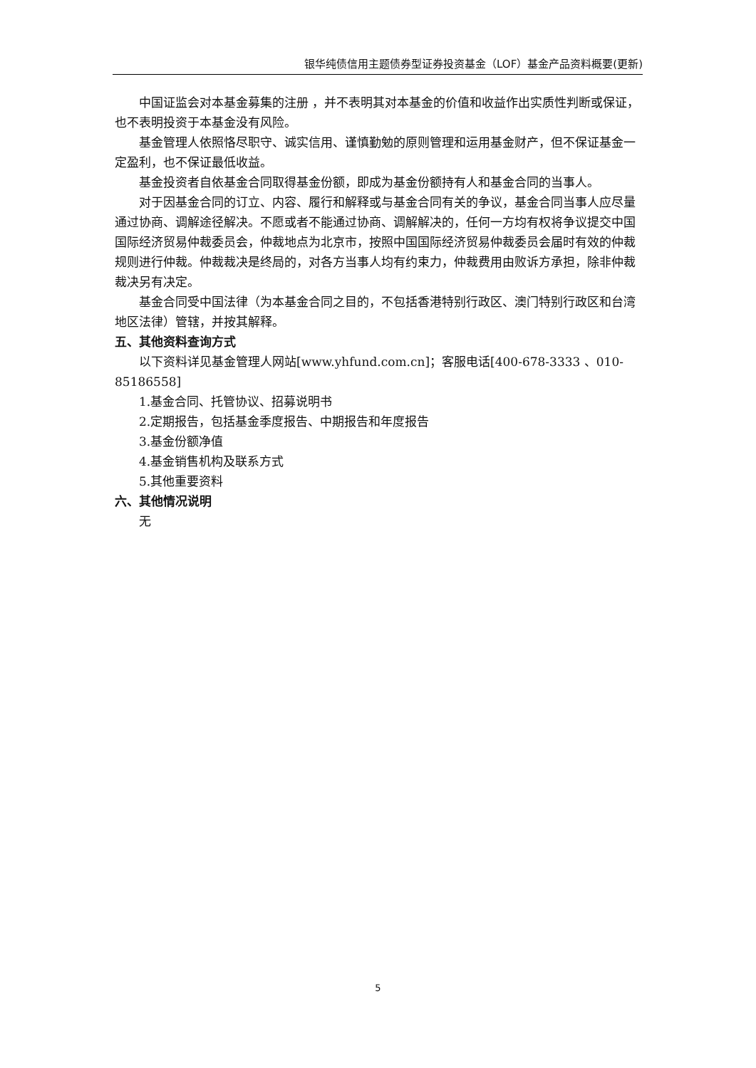银华纯债信用主题债券型证券投资基金（LOF）基金产品资料概要(更新)
中国证监会对本基金募集的注册 ，并不表明其对本基金的价值和收益作出实质性判断或保证，也不表明投资于本基金没有风险。
基金管理人依照恪尽职守、诚实信用、谨慎勤勉的原则管理和运用基金财产，但不保证基金一定盈利，也不保证最低收益。
基金投资者自依基金合同取得基金份额，即成为基金份额持有人和基金合同的当事人。
对于因基金合同的订立、内容、履行和解释或与基金合同有关的争议，基金合同当事人应尽量通过协商、调解途径解决。不愿或者不能通过协商、调解解决的，任何一方均有权将争议提交中国国际经济贸易仲裁委员会，仲裁地点为北京市，按照中国国际经济贸易仲裁委员会届时有效的仲裁规则进行仲裁。仲裁裁决是终局的，对各方当事人均有约束力，仲裁费用由败诉方承担，除非仲裁裁决另有决定。
基金合同受中国法律（为本基金合同之目的，不包括香港特别行政区、澳门特别行政区和台湾地区法律）管辖，并按其解释。
五、其他资料查询方式
以下资料详见基金管理人网站[www.yhfund.com.cn]；客服电话[400-678-3333 、010-85186558]
1.基金合同、托管协议、招募说明书
2.定期报告，包括基金季度报告、中期报告和年度报告
3.基金份额净值
4.基金销售机构及联系方式
5.其他重要资料
六、其他情况说明
无
5